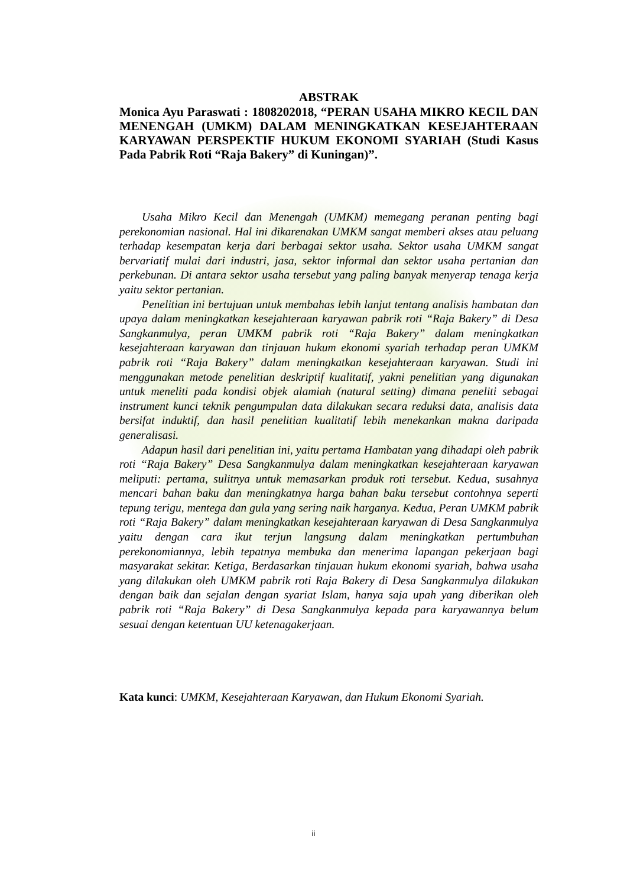ABSTRAK
Monica Ayu Paraswati : 1808202018, “PERAN USAHA MIKRO KECIL DAN MENENGAH (UMKM) DALAM MENINGKATKAN KESEJAHTERAAN KARYAWAN PERSPEKTIF HUKUM EKONOMI SYARIAH (Studi Kasus Pada Pabrik Roti “Raja Bakery” di Kuningan)”.
Usaha Mikro Kecil dan Menengah (UMKM) memegang peranan penting bagi perekonomian nasional. Hal ini dikarenakan UMKM sangat memberi akses atau peluang terhadap kesempatan kerja dari berbagai sektor usaha. Sektor usaha UMKM sangat bervariatif mulai dari industri, jasa, sektor informal dan sektor usaha pertanian dan perkebunan. Di antara sektor usaha tersebut yang paling banyak menyerap tenaga kerja yaitu sektor pertanian.
Penelitian ini bertujuan untuk membahas lebih lanjut tentang analisis hambatan dan upaya dalam meningkatkan kesejahteraan karyawan pabrik roti “Raja Bakery” di Desa Sangkanmulya, peran UMKM pabrik roti “Raja Bakery” dalam meningkatkan kesejahteraan karyawan dan tinjauan hukum ekonomi syariah terhadap peran UMKM pabrik roti “Raja Bakery” dalam meningkatkan kesejahteraan karyawan. Studi ini menggunakan metode penelitian deskriptif kualitatif, yakni penelitian yang digunakan untuk meneliti pada kondisi objek alamiah (natural setting) dimana peneliti sebagai instrument kunci teknik pengumpulan data dilakukan secara reduksi data, analisis data bersifat induktif, dan hasil penelitian kualitatif lebih menekankan makna daripada generalisasi.
Adapun hasil dari penelitian ini, yaitu pertama Hambatan yang dihadapi oleh pabrik roti “Raja Bakery” Desa Sangkanmulya dalam meningkatkan kesejahteraan karyawan meliputi: pertama, sulitnya untuk memasarkan produk roti tersebut. Kedua, susahnya mencari bahan baku dan meningkatnya harga bahan baku tersebut contohnya seperti tepung terigu, mentega dan gula yang sering naik harganya. Kedua, Peran UMKM pabrik roti “Raja Bakery” dalam meningkatkan kesejahteraan karyawan di Desa Sangkanmulya yaitu dengan cara ikut terjun langsung dalam meningkatkan pertumbuhan perekonomiannya, lebih tepatnya membuka dan menerima lapangan pekerjaan bagi masyarakat sekitar. Ketiga, Berdasarkan tinjauan hukum ekonomi syariah, bahwa usaha yang dilakukan oleh UMKM pabrik roti Raja Bakery di Desa Sangkanmulya dilakukan dengan baik dan sejalan dengan syariat Islam, hanya saja upah yang diberikan oleh pabrik roti “Raja Bakery” di Desa Sangkanmulya kepada para karyawannya belum sesuai dengan ketentuan UU ketenagakerjaan.
Kata kunci: UMKM, Kesejahteraan Karyawan, dan Hukum Ekonomi Syariah.
ii